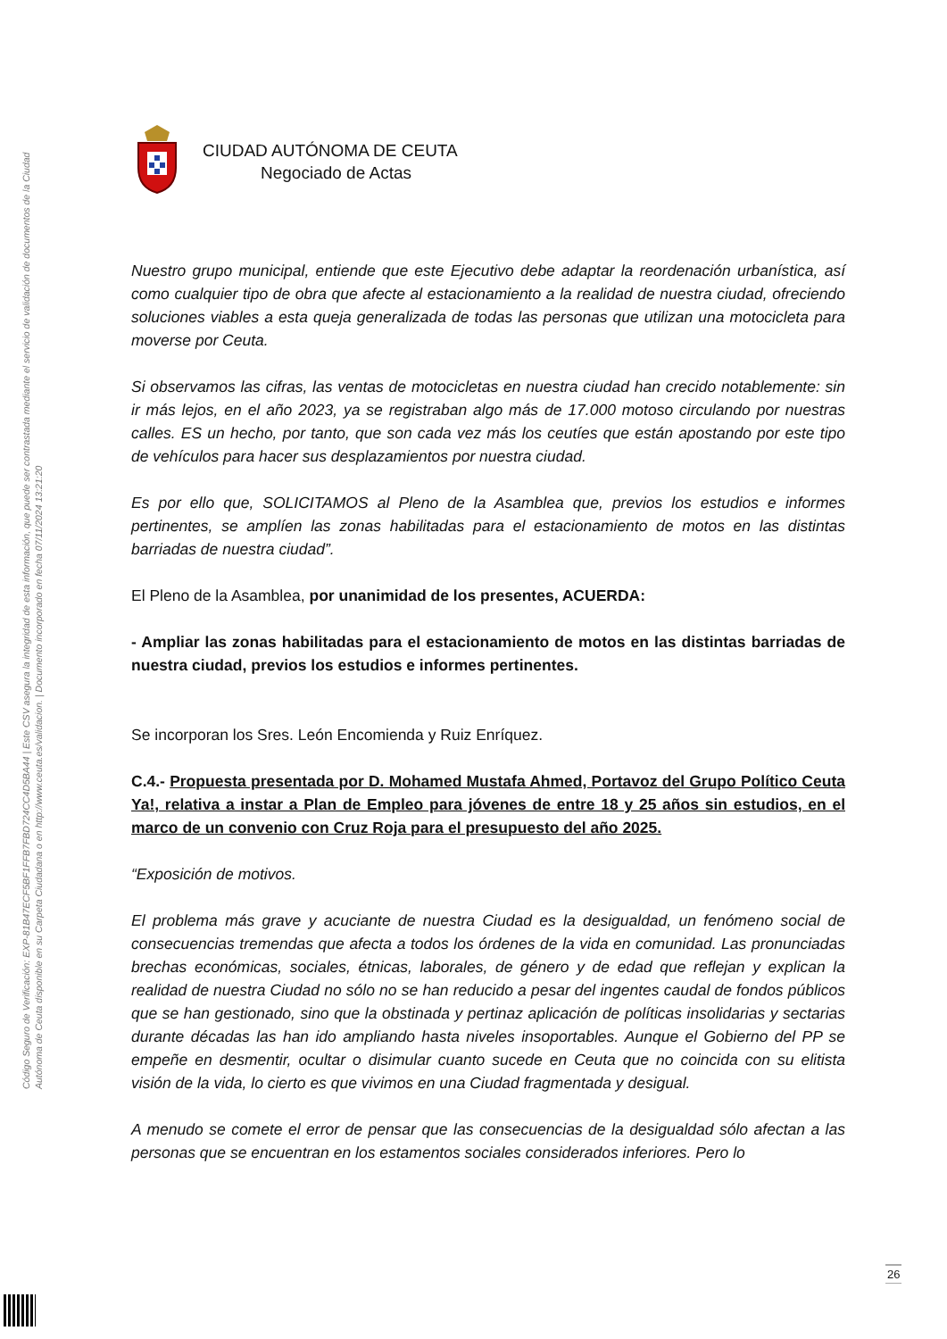Código Seguro de Verificación: EXP-81B47ECF5BF1FFB7FBD724CC4D5BA44 | Este CSV asegura la integridad de esta información, que puede ser contrastada mediante el servicio de validación de documentos de la Ciudad Autónoma de Ceuta disponible en su Carpeta Ciudadana o en http://www.ceuta.es/validacion. | Documento incorporado en fecha 07/11/2024 13:21:20
CIUDAD AUTÓNOMA DE CEUTA
Negociado de Actas
Nuestro grupo municipal, entiende que este Ejecutivo debe adaptar la reordenación urbanística, así como cualquier tipo de obra que afecte al estacionamiento a la realidad de nuestra ciudad, ofreciendo soluciones viables a esta queja generalizada de todas las personas que utilizan una motocicleta para moverse por Ceuta.
Si observamos las cifras, las ventas de motocicletas en nuestra ciudad han crecido notablemente: sin ir más lejos, en el año 2023, ya se registraban algo más de 17.000 motoso circulando por nuestras calles. ES un hecho, por tanto, que son cada vez más los ceutíes que están apostando por este tipo de vehículos para hacer sus desplazamientos por nuestra ciudad.
Es por ello que, SOLICITAMOS al Pleno de la Asamblea que, previos los estudios e informes pertinentes, se amplíen las zonas habilitadas para el estacionamiento de motos en las distintas barriadas de nuestra ciudad”.
El Pleno de la Asamblea, por unanimidad de los presentes, ACUERDA:
- Ampliar las zonas habilitadas para el estacionamiento de motos en las distintas barriadas de nuestra ciudad, previos los estudios e informes pertinentes.
Se incorporan los Sres. León Encomienda y Ruiz Enríquez.
C.4.- Propuesta presentada por D. Mohamed Mustafa Ahmed, Portavoz del Grupo Político Ceuta Ya!, relativa a instar a Plan de Empleo para jóvenes de entre 18 y 25 años sin estudios, en el marco de un convenio con Cruz Roja para el presupuesto del año 2025.
“Exposición de motivos.
El problema más grave y acuciante de nuestra Ciudad es la desigualdad, un fenómeno social de consecuencias tremendas que afecta a todos los órdenes de la vida en comunidad. Las pronunciadas brechas económicas, sociales, étnicas, laborales, de género y de edad que reflejan y explican la realidad de nuestra Ciudad no sólo no se han reducido a pesar del ingentes caudal de fondos públicos que se han gestionado, sino que la obstinada y pertinaz aplicación de políticas insolidarias y sectarias durante décadas las han ido ampliando hasta niveles insoportables. Aunque el Gobierno del PP se empeñe en desmentir, ocultar o disimular cuanto sucede en Ceuta que no coincida con su elitista visión de la vida, lo cierto es que vivimos en una Ciudad fragmentada y desigual.
A menudo se comete el error de pensar que las consecuencias de la desigualdad sólo afectan a las personas que se encuentran en los estamentos sociales considerados inferiores. Pero lo
26